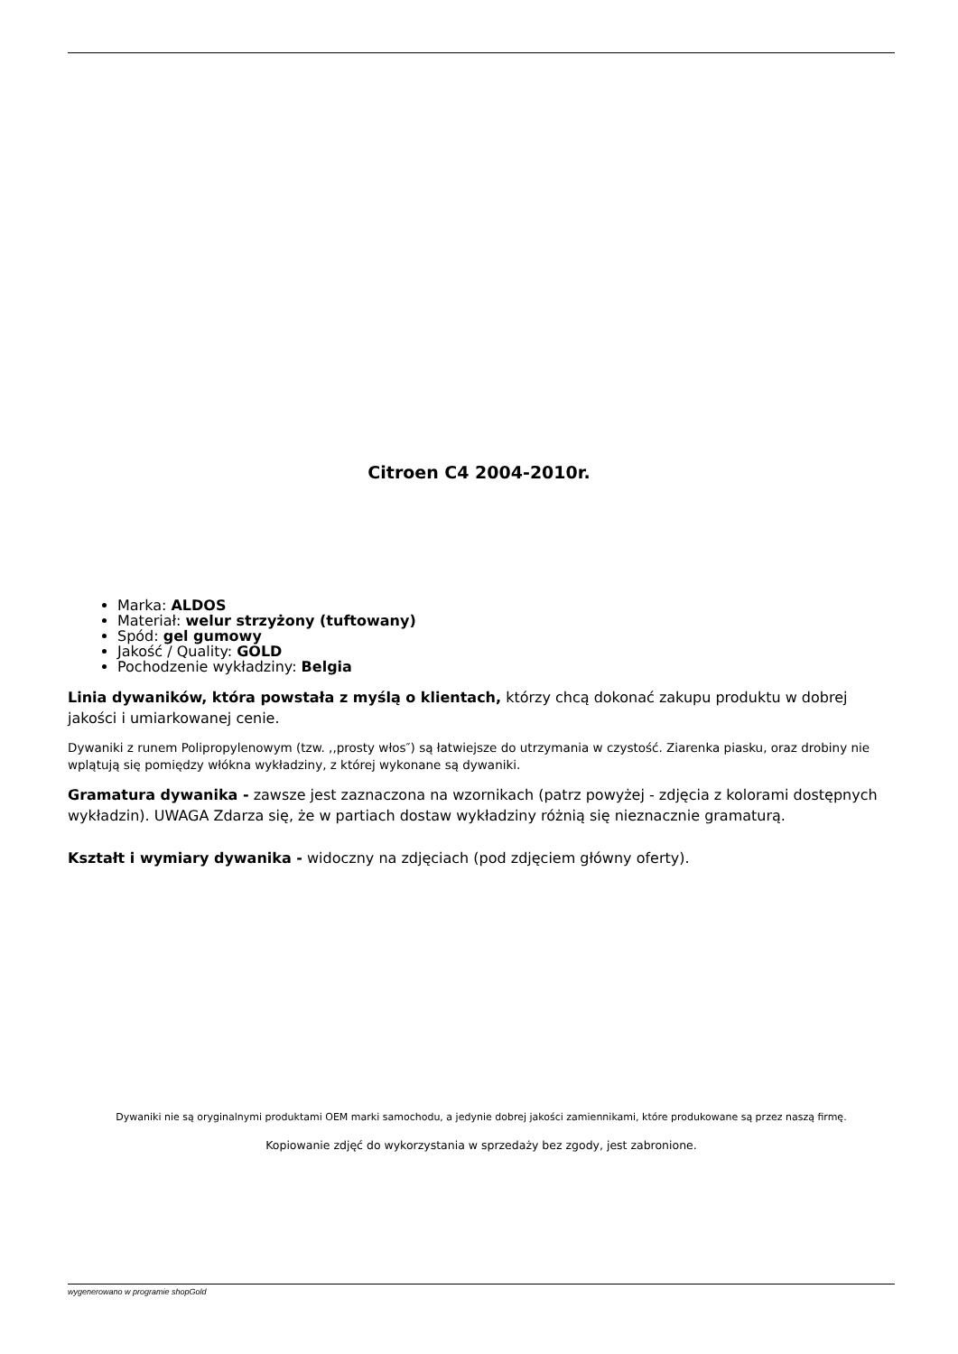Citroen C4 2004-2010r.
Marka: ALDOS
Materiał: welur strzyżony (tuftowany)
Spód: gel gumowy
Jakość / Quality: GOLD
Pochodzenie wykładziny: Belgia
Linia dywaników, która powstała z myślą o klientach, którzy chcą dokonać zakupu produktu w dobrej jakości i umiarkowanej cenie.
Dywaniki z runem Polipropylenowym (tzw. ,,prosty włos″) są łatwiejsze do utrzymania w czystość. Ziarenka piasku, oraz drobiny nie wplątują się pomiędzy włókna wykładziny, z której wykonane są dywaniki.
Gramatura dywanika - zawsze jest zaznaczona na wzornikach (patrz powyżej - zdjęcia z kolorami dostępnych wykładzin). UWAGA Zdarza się, że w partiach dostaw wykładziny różnią się nieznacznie gramaturą.
Kształt i wymiary dywanika - widoczny na zdjęciach (pod zdjęciem główny oferty).
Dywaniki nie są oryginalnymi produktami OEM marki samochodu, a jedynie dobrej jakości zamiennikami, które produkowane są przez naszą firmę.
Kopiowanie zdjęć do wykorzystania w sprzedaży bez zgody, jest zabronione.
wygenerowano w programie shopGold